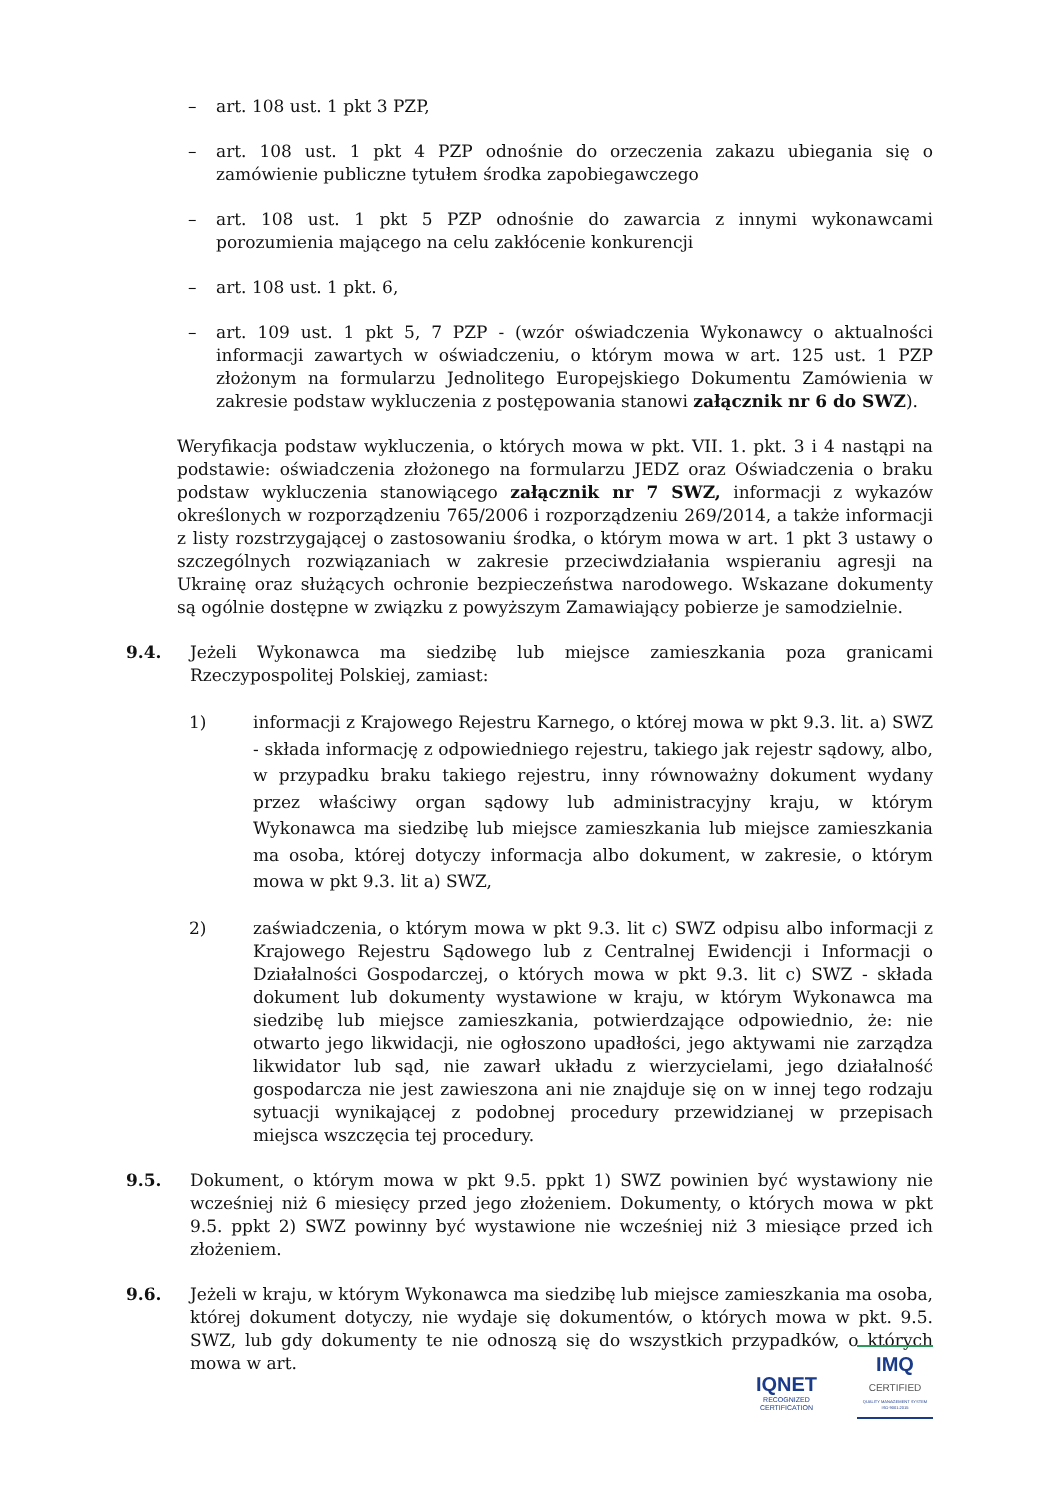– art. 108 ust. 1 pkt 3 PZP,
– art. 108 ust. 1 pkt 4 PZP odnośnie do orzeczenia zakazu ubiegania się o zamówienie publiczne tytułem środka zapobiegawczego
– art. 108 ust. 1 pkt 5 PZP odnośnie do zawarcia z innymi wykonawcami porozumienia mającego na celu zakłócenie konkurencji
– art. 108 ust. 1 pkt. 6,
– art. 109 ust. 1 pkt 5, 7 PZP - (wzór oświadczenia Wykonawcy o aktualności informacji zawartych w oświadczeniu, o którym mowa w art. 125 ust. 1 PZP złożonym na formularzu Jednolitego Europejskiego Dokumentu Zamówienia w zakresie podstaw wykluczenia z postępowania stanowi załącznik nr 6 do SWZ).
Weryfikacja podstaw wykluczenia, o których mowa w pkt. VII. 1. pkt. 3 i 4 nastąpi na podstawie: oświadczenia złożonego na formularzu JEDZ oraz Oświadczenia o braku podstaw wykluczenia stanowiącego załącznik nr 7 SWZ, informacji z wykazów określonych w rozporządzeniu 765/2006 i rozporządzeniu 269/2014, a także informacji z listy rozstrzygającej o zastosowaniu środka, o którym mowa w art. 1 pkt 3 ustawy o szczególnych rozwiązaniach w zakresie przeciwdziałania wspieraniu agresji na Ukrainę oraz służących ochronie bezpieczeństwa narodowego. Wskazane dokumenty są ogólnie dostępne w związku z powyższym Zamawiający pobierze je samodzielnie.
9.4. Jeżeli Wykonawca ma siedzibę lub miejsce zamieszkania poza granicami Rzeczypospolitej Polskiej, zamiast:
1) informacji z Krajowego Rejestru Karnego, o której mowa w pkt 9.3. lit. a) SWZ - składa informację z odpowiedniego rejestru, takiego jak rejestr sądowy, albo, w przypadku braku takiego rejestru, inny równoważny dokument wydany przez właściwy organ sądowy lub administracyjny kraju, w którym Wykonawca ma siedzibę lub miejsce zamieszkania lub miejsce zamieszkania ma osoba, której dotyczy informacja albo dokument, w zakresie, o którym mowa w pkt 9.3. lit a) SWZ,
2) zaświadczenia, o którym mowa w pkt 9.3. lit c) SWZ odpisu albo informacji z Krajowego Rejestru Sądowego lub z Centralnej Ewidencji i Informacji o Działalności Gospodarczej, o których mowa w pkt 9.3. lit c) SWZ - składa dokument lub dokumenty wystawione w kraju, w którym Wykonawca ma siedzibę lub miejsce zamieszkania, potwierdzające odpowiednio, że: nie otwarto jego likwidacji, nie ogłoszono upadłości, jego aktywami nie zarządza likwidator lub sąd, nie zawarł układu z wierzycielami, jego działalność gospodarcza nie jest zawieszona ani nie znajduje się on w innej tego rodzaju sytuacji wynikającej z podobnej procedury przewidzianej w przepisach miejsca wszczęcia tej procedury.
9.5. Dokument, o którym mowa w pkt 9.5. ppkt 1) SWZ powinien być wystawiony nie wcześniej niż 6 miesięcy przed jego złożeniem. Dokumenty, o których mowa w pkt 9.5. ppkt 2) SWZ powinny być wystawione nie wcześniej niż 3 miesiące przed ich złożeniem.
9.6. Jeżeli w kraju, w którym Wykonawca ma siedzibę lub miejsce zamieszkania ma osoba, której dokument dotyczy, nie wydaje się dokumentów, o których mowa w pkt. 9.5. SWZ, lub gdy dokumenty te nie odnoszą się do wszystkich przypadków, o których mowa w art.
IQNET
RECOGNIZED
CERTIFICATION
IMQ
CERTIFIED
QUALITY MANAGEMENT SYSTEM
ISO 9001:2015